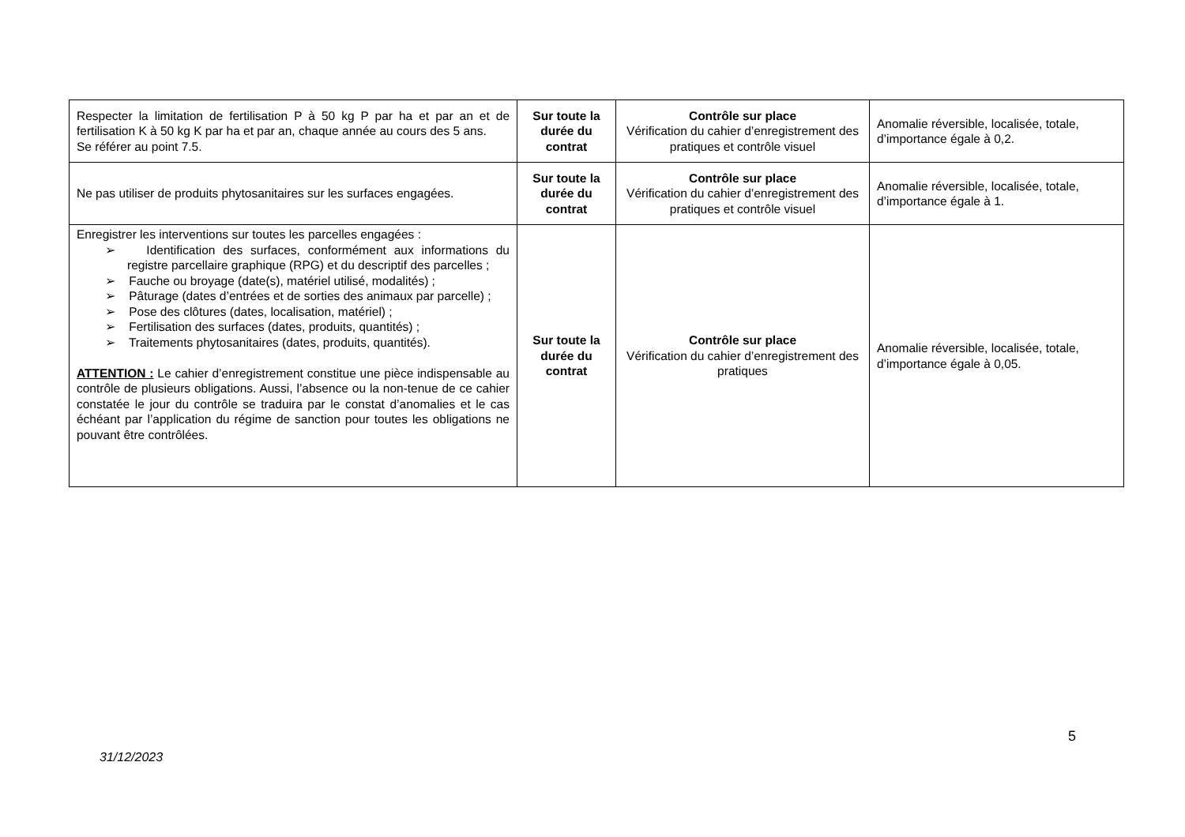| Respecter la limitation de fertilisation P à 50 kg P par ha et par an et de fertilisation K à 50 kg K par ha et par an, chaque année au cours des 5 ans. Se référer au point 7.5. | Sur toute la durée du contrat | Contrôle sur place Vérification du cahier d’enregistrement des pratiques et contrôle visuel | Anomalie réversible, localisée, totale, d’importance égale à 0,2. |
| Ne pas utiliser de produits phytosanitaires sur les surfaces engagées. | Sur toute la durée du contrat | Contrôle sur place Vérification du cahier d’enregistrement des pratiques et contrôle visuel | Anomalie réversible, localisée, totale, d’importance égale à 1. |
| Enregistrer les interventions sur toutes les parcelles engagées : ➢ Identification des surfaces, conformément aux informations du registre parcellaire graphique (RPG) et du descriptif des parcelles ; ➢ Fauche ou broyage (date(s), matériel utilisé, modalités) ; ➢ Pâturage (dates d’entrées et de sorties des animaux par parcelle) ; ➢ Pose des clôtures (dates, localisation, matériel) ; ➢ Fertilisation des surfaces (dates, produits, quantités) ; ➢ Traitements phytosanitaires (dates, produits, quantités). ATTENTION : Le cahier d’enregistrement constitue une pièce indispensable au contrôle de plusieurs obligations. Aussi, l’absence ou la non-tenue de ce cahier constatée le jour du contrôle se traduira par le constat d’anomalies et le cas échéant par l’application du régime de sanction pour toutes les obligations ne pouvant être contrôlées. | Sur toute la durée du contrat | Contrôle sur place Vérification du cahier d’enregistrement des pratiques | Anomalie réversible, localisée, totale, d’importance égale à 0,05. |
5
31/12/2023